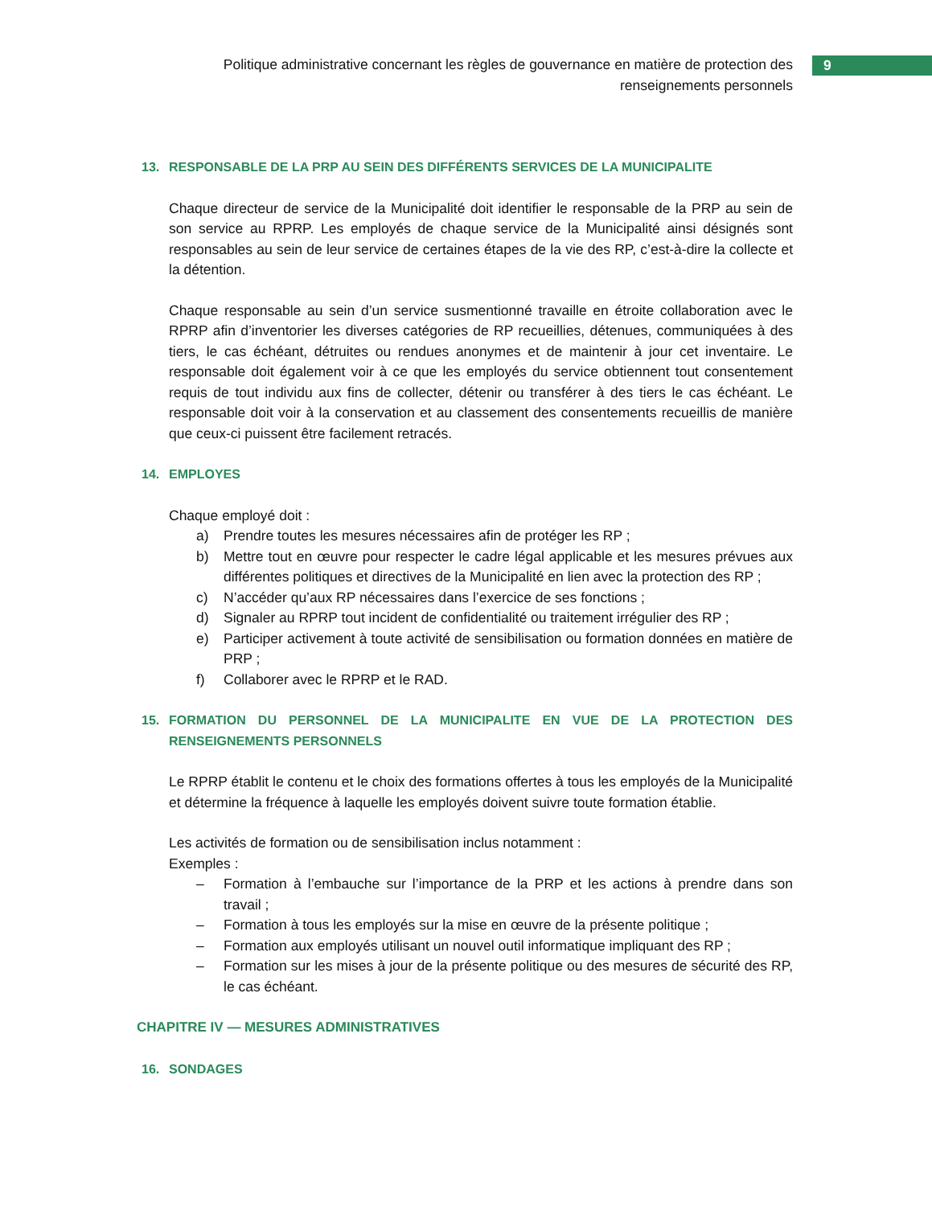Politique administrative concernant les règles de gouvernance en matière de protection des renseignements personnels
9
13. RESPONSABLE DE LA PRP AU SEIN DES DIFFÉRENTS SERVICES DE LA MUNICIPALITE
Chaque directeur de service de la Municipalité doit identifier le responsable de la PRP au sein de son service au RPRP. Les employés de chaque service de la Municipalité ainsi désignés sont responsables au sein de leur service de certaines étapes de la vie des RP, c’est-à-dire la collecte et la détention.
Chaque responsable au sein d’un service susmentionné travaille en étroite collaboration avec le RPRP afin d’inventorier les diverses catégories de RP recueillies, détenues, communiquées à des tiers, le cas échéant, détruites ou rendues anonymes et de maintenir à jour cet inventaire. Le responsable doit également voir à ce que les employés du service obtiennent tout consentement requis de tout individu aux fins de collecter, détenir ou transférer à des tiers le cas échéant. Le responsable doit voir à la conservation et au classement des consentements recueillis de manière que ceux-ci puissent être facilement retracés.
14. EMPLOYES
Chaque employé doit :
a) Prendre toutes les mesures nécessaires afin de protéger les RP ;
b) Mettre tout en œuvre pour respecter le cadre légal applicable et les mesures prévues aux différentes politiques et directives de la Municipalité en lien avec la protection des RP ;
c) N’accéder qu’aux RP nécessaires dans l’exercice de ses fonctions ;
d) Signaler au RPRP tout incident de confidentialité ou traitement irrégulier des RP ;
e) Participer activement à toute activité de sensibilisation ou formation données en matière de PRP ;
f) Collaborer avec le RPRP et le RAD.
15. FORMATION DU PERSONNEL DE LA MUNICIPALITE EN VUE DE LA PROTECTION DES RENSEIGNEMENTS PERSONNELS
Le RPRP établit le contenu et le choix des formations offertes à tous les employés de la Municipalité et détermine la fréquence à laquelle les employés doivent suivre toute formation établie.
Les activités de formation ou de sensibilisation inclus notamment :
Exemples :
– Formation à l’embauche sur l’importance de la PRP et les actions à prendre dans son travail ;
– Formation à tous les employés sur la mise en œuvre de la présente politique ;
– Formation aux employés utilisant un nouvel outil informatique impliquant des RP ;
– Formation sur les mises à jour de la présente politique ou des mesures de sécurité des RP, le cas échéant.
CHAPITRE IV — MESURES ADMINISTRATIVES
16. SONDAGES